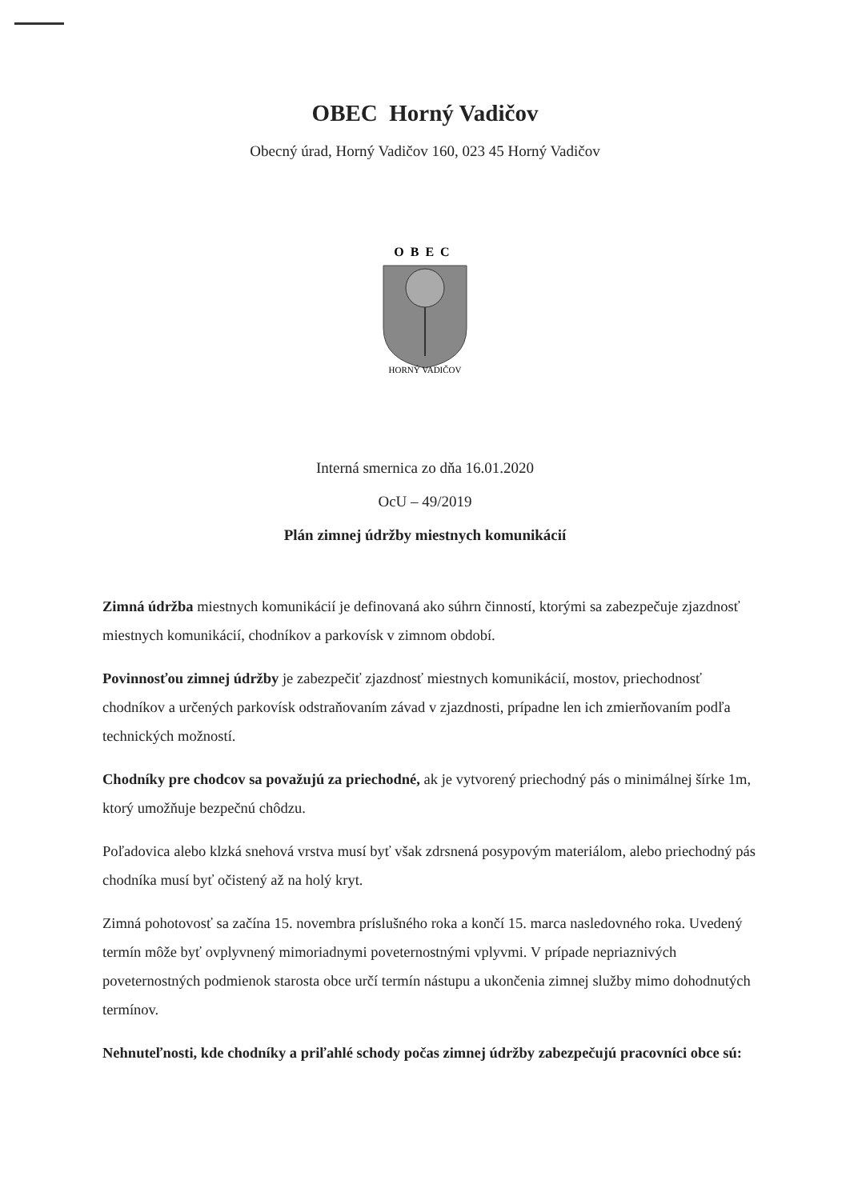OBEC Horný Vadičov
Obecný úrad, Horný Vadičov 160, 023 45 Horný Vadičov
OBEC
HORNÝ VADIČOV
Interná smernica zo dňa 16.01.2020
OcU – 49/2019
Plán zimnej údržby miestnych komunikácií
Zimná údržba miestnych komunikácií je definovaná ako súhrn činností, ktorými sa zabezpečuje zjazdnosť miestnych komunikácií, chodníkov a parkovísk v zimnom období.
Povinnosťou zimnej údržby je zabezpečiť zjazdnosť miestnych komunikácií, mostov, priechodnosť chodníkov a určených parkovísk odstraňovaním závad v zjazdnosti, prípadne len ich zmierňovaním podľa technických možností.
Chodníky pre chodcov sa považujú za priechodné, ak je vytvorený priechodný pás o minimálnej šírke 1m, ktorý umožňuje bezpečnú chôdzu.
Poľadovica alebo klzká snehová vrstva musí byť však zdrsnená posypovým materiálom, alebo priechodný pás chodníka musí byť očistený až na holý kryt.
Zimná pohotovosť sa začína 15. novembra príslušného roka a končí 15. marca nasledovného roka. Uvedený termín môže byť ovplyvnený mimoriadnymi poveternostnými vplyvmi. V prípade nepriaznivých poveternostných podmienok starosta obce určí termín nástupu a ukončenia zimnej služby mimo dohodnutých termínov.
Nehnuteľnosti, kde chodníky a priľahlé schody počas zimnej údržby zabezpečujú pracovníci obce sú: